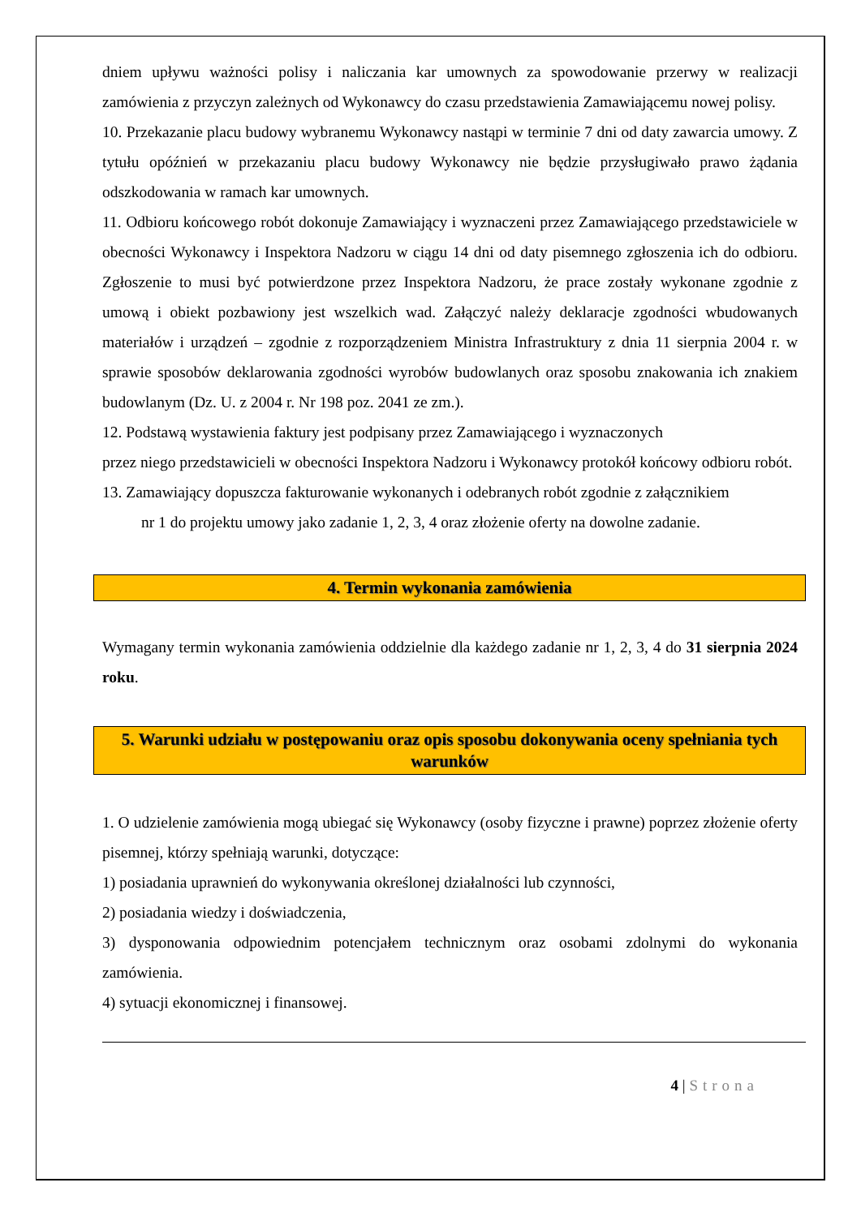dniem upływu ważności polisy i naliczania kar umownych za spowodowanie przerwy w realizacji zamówienia z przyczyn zależnych od Wykonawcy do czasu przedstawienia Zamawiającemu nowej polisy.
10. Przekazanie placu budowy wybranemu Wykonawcy nastąpi w terminie 7 dni od daty zawarcia umowy. Z tytułu opóźnień w przekazaniu placu budowy Wykonawcy nie będzie przysługiwało prawo żądania odszkodowania w ramach kar umownych.
11. Odbioru końcowego robót dokonuje Zamawiający i wyznaczeni przez Zamawiającego przedstawiciele w obecności Wykonawcy i Inspektora Nadzoru w ciągu 14 dni od daty pisemnego zgłoszenia ich do odbioru. Zgłoszenie to musi być potwierdzone przez Inspektora Nadzoru, że prace zostały wykonane zgodnie z umową i obiekt pozbawiony jest wszelkich wad. Załączyć należy deklaracje zgodności wbudowanych materiałów i urządzeń – zgodnie z rozporządzeniem Ministra Infrastruktury z dnia 11 sierpnia 2004 r. w sprawie sposobów deklarowania zgodności wyrobów budowlanych oraz sposobu znakowania ich znakiem budowlanym (Dz. U. z 2004 r. Nr 198 poz. 2041 ze zm.).
12. Podstawą wystawienia faktury jest podpisany przez Zamawiającego i wyznaczonych
przez niego przedstawicieli w obecności Inspektora Nadzoru i Wykonawcy protokół końcowy odbioru robót.
13. Zamawiający dopuszcza fakturowanie wykonanych i odebranych robót zgodnie z załącznikiem
nr 1 do projektu umowy jako zadanie 1, 2, 3, 4 oraz złożenie oferty na dowolne zadanie.
4. Termin wykonania zamówienia
Wymagany termin wykonania zamówienia oddzielnie dla każdego zadanie nr 1, 2, 3, 4 do 31 sierpnia 2024 roku.
5. Warunki udziału w postępowaniu oraz opis sposobu dokonywania oceny spełniania tych warunków
1. O udzielenie zamówienia mogą ubiegać się Wykonawcy (osoby fizyczne i prawne) poprzez złożenie oferty pisemnej, którzy spełniają warunki, dotyczące:
1) posiadania uprawnień do wykonywania określonej działalności lub czynności,
2) posiadania wiedzy i doświadczenia,
3) dysponowania odpowiednim potencjałem technicznym oraz osobami zdolnymi do wykonania zamówienia.
4) sytuacji ekonomicznej i finansowej.
4 | Strona